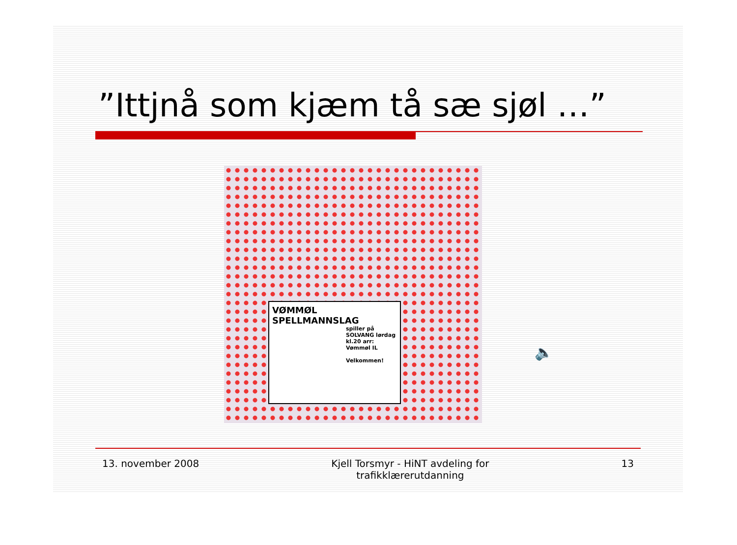”Ittjnå som kjæm tå sæ sjøl …”
VØMMØL
SPELLMANNSLAG
spiller på SOLVANG lørdag kl.20 arr: Vømmøl IL
Velkommen!
🔈
13. november 2008 Kjell Torsmyr - HiNT avdeling for
trafikklærerutdanning
13